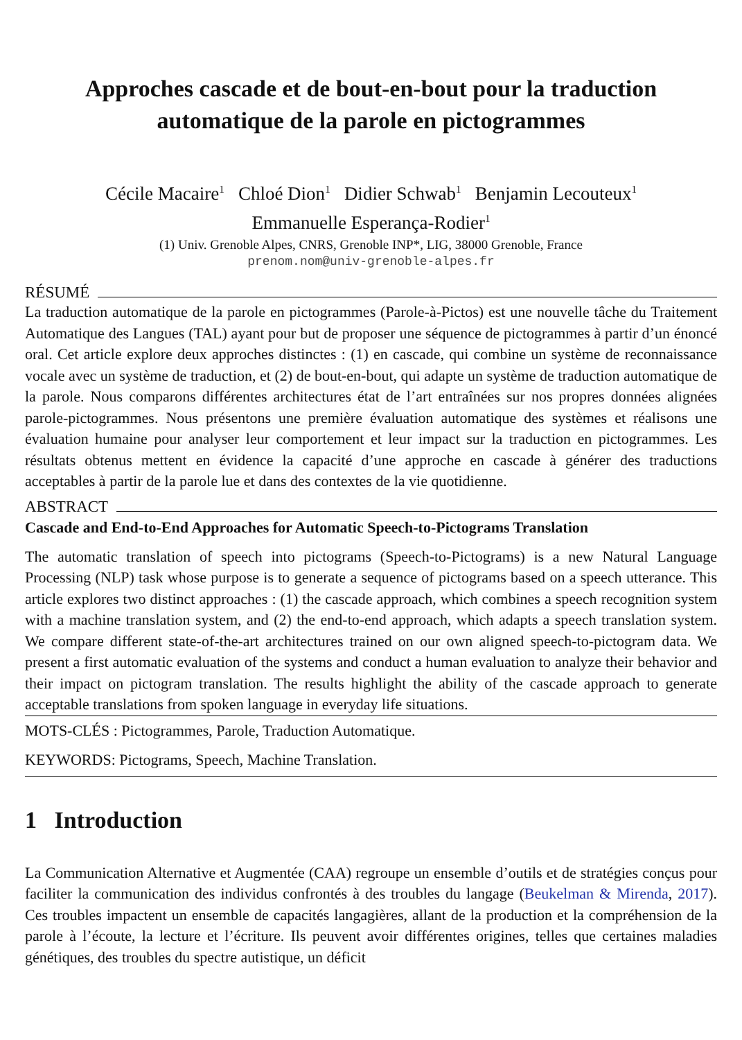Approches cascade et de bout-en-bout pour la traduction
automatique de la parole en pictogrammes
Cécile Macaire<sup>1</sup> Chloé Dion<sup>1</sup> Didier Schwab<sup>1</sup> Benjamin Lecouteux<sup>1</sup>
Emmanuelle Esperança-Rodier<sup>1</sup>
(1) Univ. Grenoble Alpes, CNRS, Grenoble INP*, LIG, 38000 Grenoble, France
prenom.nom@univ-grenoble-alpes.fr
RÉSUMÉ
La traduction automatique de la parole en pictogrammes (Parole-à-Pictos) est une nouvelle tâche du Traitement Automatique des Langues (TAL) ayant pour but de proposer une séquence de pictogrammes à partir d’un énoncé oral. Cet article explore deux approches distinctes : (1) en cascade, qui combine un système de reconnaissance vocale avec un système de traduction, et (2) de bout-en-bout, qui adapte un système de traduction automatique de la parole. Nous comparons différentes architectures état de l’art entraînées sur nos propres données alignées parole-pictogrammes. Nous présentons une première évaluation automatique des systèmes et réalisons une évaluation humaine pour analyser leur comportement et leur impact sur la traduction en pictogrammes. Les résultats obtenus mettent en évidence la capacité d’une approche en cascade à générer des traductions acceptables à partir de la parole lue et dans des contextes de la vie quotidienne.
ABSTRACT
Cascade and End-to-End Approaches for Automatic Speech-to-Pictograms Translation
The automatic translation of speech into pictograms (Speech-to-Pictograms) is a new Natural Language Processing (NLP) task whose purpose is to generate a sequence of pictograms based on a speech utterance. This article explores two distinct approaches : (1) the cascade approach, which combines a speech recognition system with a machine translation system, and (2) the end-to-end approach, which adapts a speech translation system. We compare different state-of-the-art architectures trained on our own aligned speech-to-pictogram data. We present a first automatic evaluation of the systems and conduct a human evaluation to analyze their behavior and their impact on pictogram translation. The results highlight the ability of the cascade approach to generate acceptable translations from spoken language in everyday life situations.
MOTS-CLÉS : Pictogrammes, Parole, Traduction Automatique.
KEYWORDS: Pictograms, Speech, Machine Translation.
1 Introduction
La Communication Alternative et Augmentée (CAA) regroupe un ensemble d’outils et de stratégies conçus pour faciliter la communication des individus confrontés à des troubles du langage (Beukelman & Mirenda, 2017). Ces troubles impactent un ensemble de capacités langagières, allant de la production et la compréhension de la parole à l’écoute, la lecture et l’écriture. Ils peuvent avoir différentes origines, telles que certaines maladies génétiques, des troubles du spectre autistique, un déficit